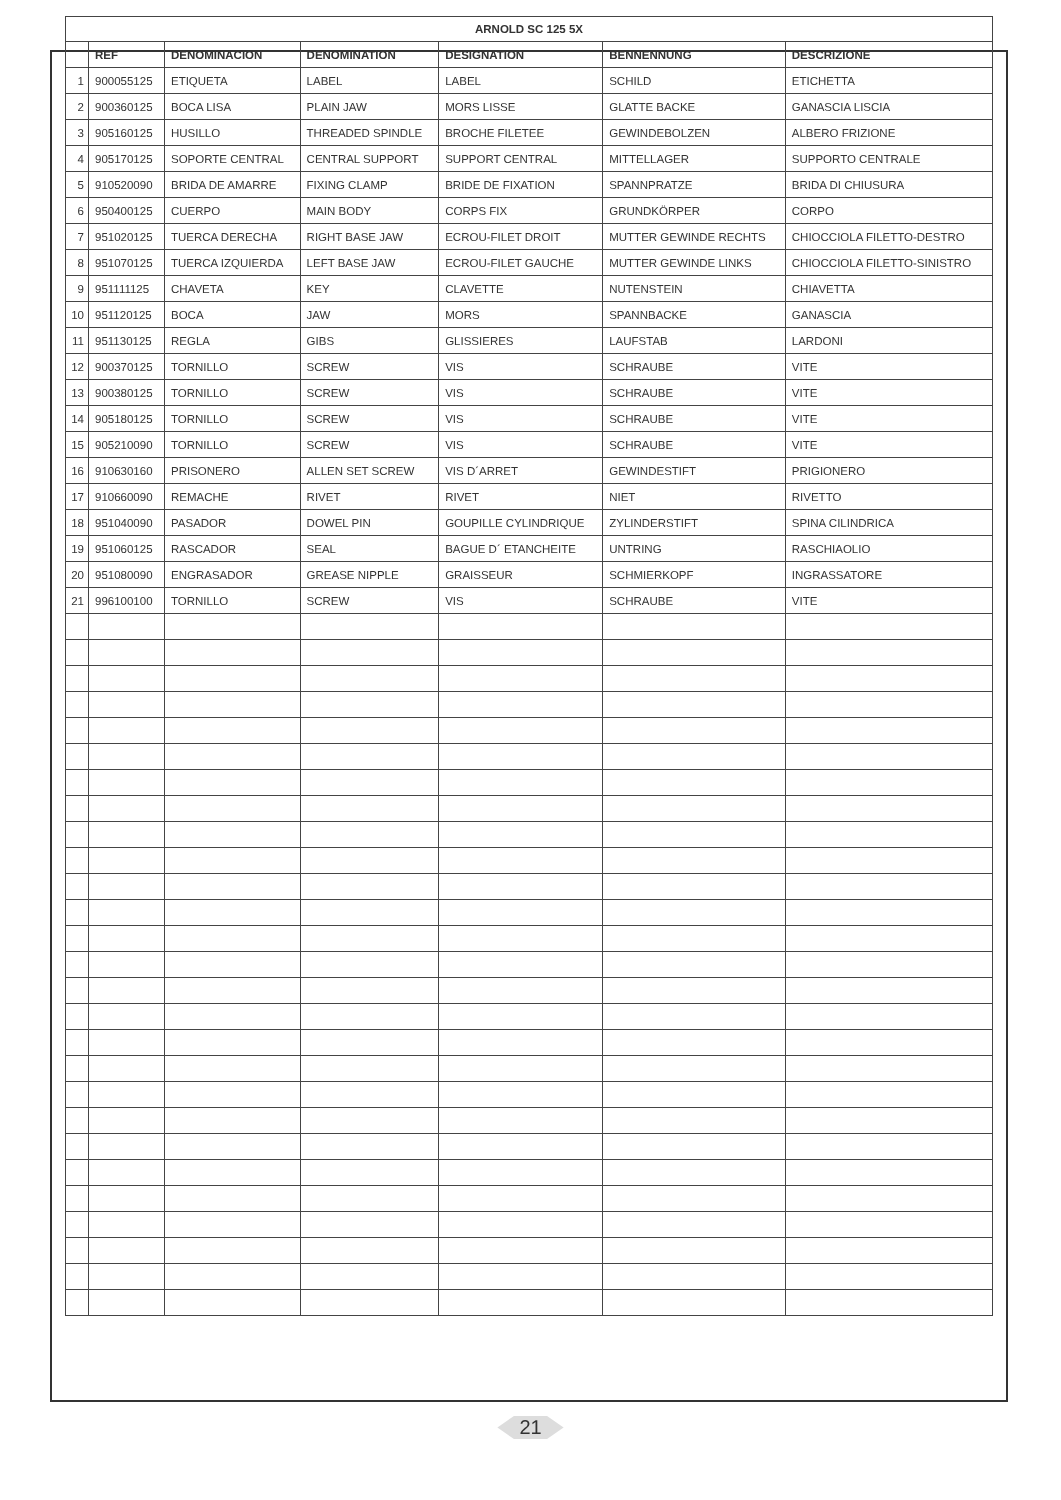| ARNOLD SC 125 5X | | | | | | |
| --- | --- | --- | --- | --- | --- | --- |
| | REF | DENOMINACION | DENOMINATION | DESIGNATION | BENNENNUNG | DESCRIZIONE |
| 1 | 900055125 | ETIQUETA | LABEL | LABEL | SCHILD | ETICHETTA |
| 2 | 900360125 | BOCA LISA | PLAIN JAW | MORS LISSE | GLATTE BACKE | GANASCIA LISCIA |
| 3 | 905160125 | HUSILLO | THREADED SPINDLE | BROCHE FILETEE | GEWINDEBOLZEN | ALBERO FRIZIONE |
| 4 | 905170125 | SOPORTE CENTRAL | CENTRAL SUPPORT | SUPPORT CENTRAL | MITTELLAGER | SUPPORTO CENTRALE |
| 5 | 910520090 | BRIDA DE AMARRE | FIXING CLAMP | BRIDE DE FIXATION | SPANNPRATZE | BRIDA DI CHIUSURA |
| 6 | 950400125 | CUERPO | MAIN BODY | CORPS FIX | GRUNDKÖRPER | CORPO |
| 7 | 951020125 | TUERCA DERECHA | RIGHT BASE JAW | ECROU-FILET DROIT | MUTTER GEWINDE RECHTS | CHIOCCIOLA FILETTO-DESTRO |
| 8 | 951070125 | TUERCA IZQUIERDA | LEFT BASE JAW | ECROU-FILET GAUCHE | MUTTER GEWINDE LINKS | CHIOCCIOLA FILETTO-SINISTRO |
| 9 | 951111125 | CHAVETA | KEY | CLAVETTE | NUTENSTEIN | CHIAVETTA |
| 10 | 951120125 | BOCA | JAW | MORS | SPANNBACKE | GANASCIA |
| 11 | 951130125 | REGLA | GIBS | GLISSIERES | LAUFSTAB | LARDONI |
| 12 | 900370125 | TORNILLO | SCREW | VIS | SCHRAUBE | VITE |
| 13 | 900380125 | TORNILLO | SCREW | VIS | SCHRAUBE | VITE |
| 14 | 905180125 | TORNILLO | SCREW | VIS | SCHRAUBE | VITE |
| 15 | 905210090 | TORNILLO | SCREW | VIS | SCHRAUBE | VITE |
| 16 | 910630160 | PRISONERO | ALLEN SET SCREW | VIS D´ARRET | GEWINDESTIFT | PRIGIONERO |
| 17 | 910660090 | REMACHE | RIVET | RIVET | NIET | RIVETTO |
| 18 | 951040090 | PASADOR | DOWEL PIN | GOUPILLE CYLINDRIQUE | ZYLINDERSTIFT | SPINA CILINDRICA |
| 19 | 951060125 | RASCADOR | SEAL | BAGUE D´ ETANCHEITE | UNTRING | RASCHIAOLIO |
| 20 | 951080090 | ENGRASADOR | GREASE NIPPLE | GRAISSEUR | SCHMIERKOPF | INGRASSATORE |
| 21 | 996100100 | TORNILLO | SCREW | VIS | SCHRAUBE | VITE |
21